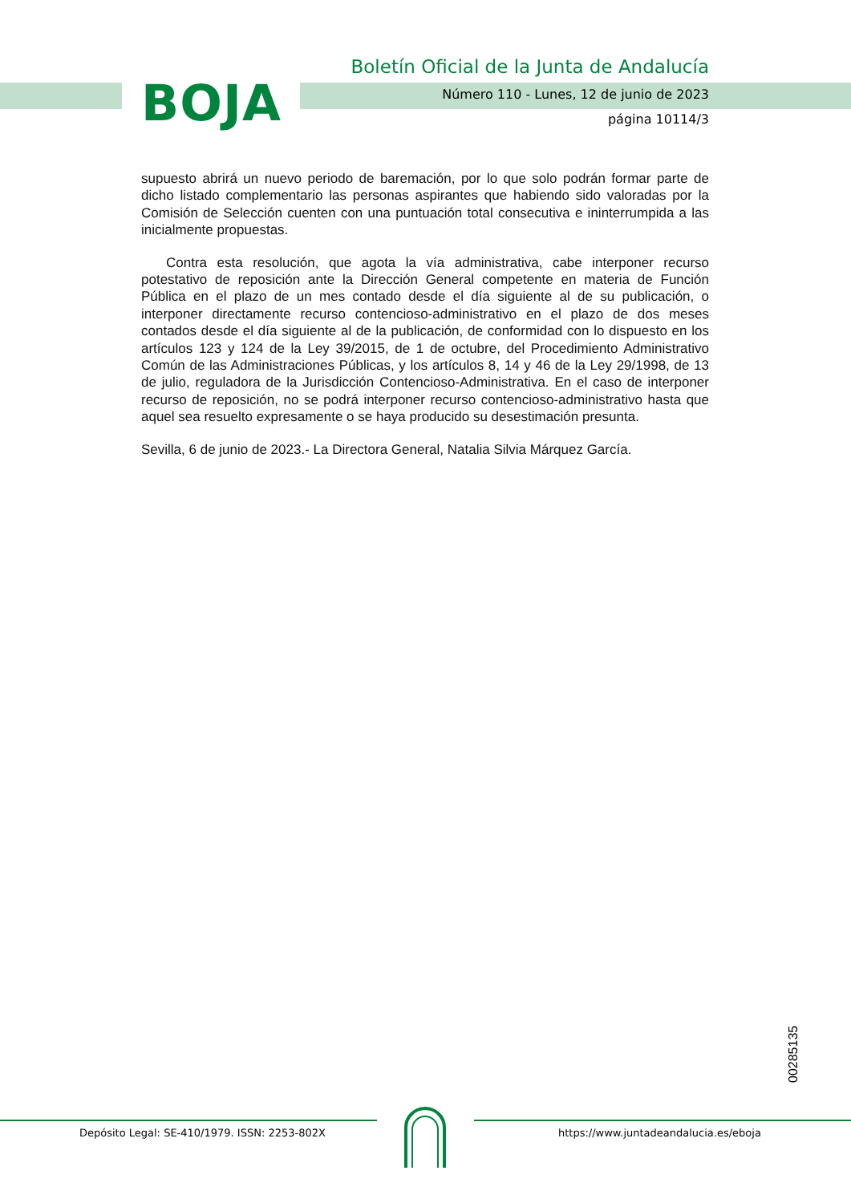BOJA
Boletín Oficial de la Junta de Andalucía
Número 110 - Lunes, 12 de junio de 2023
página 10114/3
supuesto abrirá un nuevo periodo de baremación, por lo que solo podrán formar parte de dicho listado complementario las personas aspirantes que habiendo sido valoradas por la Comisión de Selección cuenten con una puntuación total consecutiva e ininterrumpida a las inicialmente propuestas.
Contra esta resolución, que agota la vía administrativa, cabe interponer recurso potestativo de reposición ante la Dirección General competente en materia de Función Pública en el plazo de un mes contado desde el día siguiente al de su publicación, o interponer directamente recurso contencioso-administrativo en el plazo de dos meses contados desde el día siguiente al de la publicación, de conformidad con lo dispuesto en los artículos 123 y 124 de la Ley 39/2015, de 1 de octubre, del Procedimiento Administrativo Común de las Administraciones Públicas, y los artículos 8, 14 y 46 de la Ley 29/1998, de 13 de julio, reguladora de la Jurisdicción Contencioso-Administrativa. En el caso de interponer recurso de reposición, no se podrá interponer recurso contencioso-administrativo hasta que aquel sea resuelto expresamente o se haya producido su desestimación presunta.
Sevilla, 6 de junio de 2023.- La Directora General, Natalia Silvia Márquez García.
00285135
Depósito Legal: SE-410/1979. ISSN: 2253-802X
https://www.juntadeandalucia.es/eboja